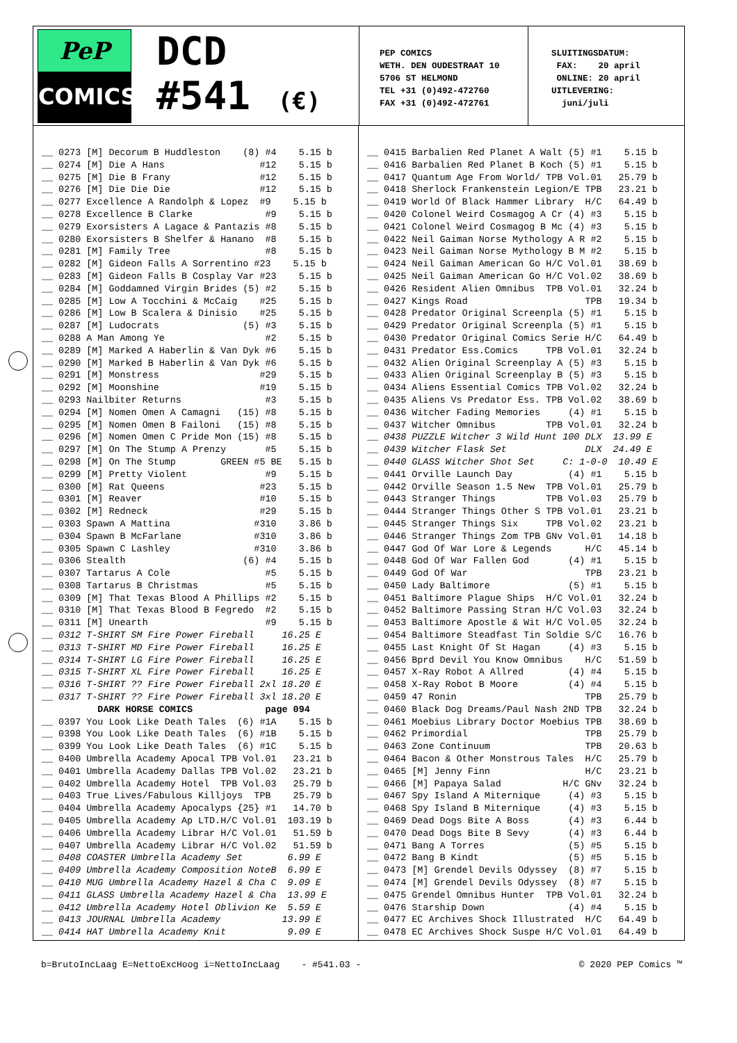PeP
COMICS
DCD
#541 (€)
PEP COMICS WETH. DEN OUDESTRAAT 10 5706 ST HELMOND TEL +31 (0)492-472760 FAX +31 (0)492-472761
SLUITINGSDATUM: FAX: 20 april ONLINE: 20 april UITLEVERING: juni/juli
__ 0273 [M] Decorum B Huddleston (8) #4 5.15 b __ 0274 [M] Die A Hans #12 5.15 b __ 0275 [M] Die B Frany #12 5.15 b __ 0276 [M] Die Die Die #12 5.15 b __ 0277 Excellence A Randolph & Lopez #9 5.15 b __ 0278 Excellence B Clarke #9 5.15 b __ 0279 Exorsisters A Lagace & Pantazis #8 5.15 b __ 0280 Exorsisters B Shelfer & Hanano #8 5.15 b __ 0281 [M] Family Tree #8 5.15 b __ 0282 [M] Gideon Falls A Sorrentino #23 5.15 b __ 0283 [M] Gideon Falls B Cosplay Var #23 5.15 b __ 0284 [M] Goddamned Virgin Brides (5) #2 5.15 b __ 0285 [M] Low A Tocchini & McCaig #25 5.15 b __ 0286 [M] Low B Scalera & Dinisio #25 5.15 b __ 0287 [M] Ludocrats (5) #3 5.15 b __ 0288 A Man Among Ye #2 5.15 b __ 0289 [M] Marked A Haberlin & Van Dyk #6 5.15 b __ 0290 [M] Marked B Haberlin & Van Dyk #6 5.15 b __ 0291 [M] Monstress #29 5.15 b __ 0292 [M] Moonshine #19 5.15 b __ 0293 Nailbiter Returns #3 5.15 b __ 0294 [M] Nomen Omen A Camagni (15) #8 5.15 b __ 0295 [M] Nomen Omen B Failoni (15) #8 5.15 b __ 0296 [M] Nomen Omen C Pride Mon (15) #8 5.15 b __ 0297 [M] On The Stump A Prenzy #5 5.15 b __ 0298 [M] On The Stump GREEN #5 BE 5.15 b __ 0299 [M] Pretty Violent #9 5.15 b __ 0300 [M] Rat Queens #23 5.15 b __ 0301 [M] Reaver #10 5.15 b __ 0302 [M] Redneck #29 5.15 b __ 0303 Spawn A Mattina #310 3.86 b __ 0304 Spawn B McFarlane #310 3.86 b __ 0305 Spawn C Lashley #310 3.86 b __ 0306 Stealth (6) #4 5.15 b __ 0307 Tartarus A Cole #5 5.15 b __ 0308 Tartarus B Christmas #5 5.15 b __ 0309 [M] That Texas Blood A Phillips #2 5.15 b __ 0310 [M] That Texas Blood B Fegredo #2 5.15 b __ 0311 [M] Unearth #9 5.15 b __ 0312 T-SHIRT SM Fire Power Fireball 16.25 E __ 0313 T-SHIRT MD Fire Power Fireball 16.25 E __ 0314 T-SHIRT LG Fire Power Fireball 16.25 E __ 0315 T-SHIRT XL Fire Power Fireball 16.25 E __ 0316 T-SHIRT ?? Fire Power Fireball 2xl 18.20 E __ 0317 T-SHIRT ?? Fire Power Fireball 3xl 18.20 E DARK HORSE COMICS page 094 __ 0397 You Look Like Death Tales (6) #1A 5.15 b __ 0398 You Look Like Death Tales (6) #1B 5.15 b __ 0399 You Look Like Death Tales (6) #1C 5.15 b __ 0400 Umbrella Academy Apocal TPB Vol.01 23.21 b __ 0401 Umbrella Academy Dallas TPB Vol.02 23.21 b __ 0402 Umbrella Academy Hotel TPB Vol.03 25.79 b __ 0403 True Lives/Fabulous Killjoys TPB 25.79 b __ 0404 Umbrella Academy Apocalyps {25} #1 14.70 b __ 0405 Umbrella Academy Ap LTD.H/C Vol.01 103.19 b __ 0406 Umbrella Academy Librar H/C Vol.01 51.59 b __ 0407 Umbrella Academy Librar H/C Vol.02 51.59 b __ 0408 COASTER Umbrella Academy Set 6.99 E __ 0409 Umbrella Academy Composition NoteB 6.99 E __ 0410 MUG Umbrella Academy Hazel & Cha C 9.09 E __ 0411 GLASS Umbrella Academy Hazel & Cha 13.99 E __ 0412 Umbrella Academy Hotel Oblivion Ke 5.59 E __ 0413 JOURNAL Umbrella Academy 13.99 E __ 0414 HAT Umbrella Academy Knit 9.09 E
__ 0415 Barbalien Red Planet A Walt (5) #1 5.15 b __ 0416 Barbalien Red Planet B Koch (5) #1 5.15 b __ 0417 Quantum Age From World/ TPB Vol.01 25.79 b __ 0418 Sherlock Frankenstein Legion/E TPB 23.21 b __ 0419 World Of Black Hammer Library H/C 64.49 b __ 0420 Colonel Weird Cosmagog A Cr (4) #3 5.15 b __ 0421 Colonel Weird Cosmagog B Mc (4) #3 5.15 b __ 0422 Neil Gaiman Norse Mythology A R #2 5.15 b __ 0423 Neil Gaiman Norse Mythology B M #2 5.15 b __ 0424 Neil Gaiman American Go H/C Vol.01 38.69 b __ 0425 Neil Gaiman American Go H/C Vol.02 38.69 b __ 0426 Resident Alien Omnibus TPB Vol.01 32.24 b __ 0427 Kings Road TPB 19.34 b __ 0428 Predator Original Screenpla (5) #1 5.15 b __ 0429 Predator Original Screenpla (5) #1 5.15 b __ 0430 Predator Original Comics Serie H/C 64.49 b __ 0431 Predator Ess.Comics TPB Vol.01 32.24 b __ 0432 Alien Original Screenplay A (5) #3 5.15 b __ 0433 Alien Original Screenplay B (5) #3 5.15 b __ 0434 Aliens Essential Comics TPB Vol.02 32.24 b __ 0435 Aliens Vs Predator Ess. TPB Vol.02 38.69 b __ 0436 Witcher Fading Memories (4) #1 5.15 b __ 0437 Witcher Omnibus TPB Vol.01 32.24 b __ 0438 PUZZLE Witcher 3 Wild Hunt 100 DLX 13.99 E __ 0439 Witcher Flask Set DLX 24.49 E __ 0440 GLASS Witcher Shot Set C: 1-0-0 10.49 E __ 0441 Orville Launch Day (4) #1 5.15 b __ 0442 Orville Season 1.5 New TPB Vol.01 25.79 b __ 0443 Stranger Things TPB Vol.03 25.79 b __ 0444 Stranger Things Other S TPB Vol.01 23.21 b __ 0445 Stranger Things Six TPB Vol.02 23.21 b __ 0446 Stranger Things Zom TPB GNv Vol.01 14.18 b __ 0447 God Of War Lore & Legends H/C 45.14 b __ 0448 God Of War Fallen God (4) #1 5.15 b __ 0449 God Of War TPB 23.21 b __ 0450 Lady Baltimore (5) #1 5.15 b __ 0451 Baltimore Plague Ships H/C Vol.01 32.24 b __ 0452 Baltimore Passing Stran H/C Vol.03 32.24 b __ 0453 Baltimore Apostle & Wit H/C Vol.05 32.24 b __ 0454 Baltimore Steadfast Tin Soldie S/C 16.76 b __ 0455 Last Knight Of St Hagan (4) #3 5.15 b __ 0456 Bprd Devil You Know Omnibus H/C 51.59 b __ 0457 X-Ray Robot A Allred (4) #4 5.15 b __ 0458 X-Ray Robot B Moore (4) #4 5.15 b __ 0459 47 Ronin TPB 25.79 b __ 0460 Black Dog Dreams/Paul Nash 2ND TPB 32.24 b __ 0461 Moebius Library Doctor Moebius TPB 38.69 b __ 0462 Primordial TPB 25.79 b __ 0463 Zone Continuum TPB 20.63 b __ 0464 Bacon & Other Monstrous Tales H/C 25.79 b __ 0465 [M] Jenny Finn H/C 23.21 b __ 0466 [M] Papaya Salad H/C GNv 32.24 b __ 0467 Spy Island A Miternique (4) #3 5.15 b __ 0468 Spy Island B Miternique (4) #3 5.15 b __ 0469 Dead Dogs Bite A Boss (4) #3 6.44 b __ 0470 Dead Dogs Bite B Sevy (4) #3 6.44 b __ 0471 Bang A Torres (5) #5 5.15 b __ 0472 Bang B Kindt (5) #5 5.15 b __ 0473 [M] Grendel Devils Odyssey (8) #7 5.15 b __ 0474 [M] Grendel Devils Odyssey (8) #7 5.15 b __ 0475 Grendel Omnibus Hunter TPB Vol.01 32.24 b __ 0476 Starship Down (4) #4 5.15 b __ 0477 EC Archives Shock Illustrated H/C 64.49 b __ 0478 EC Archives Shock Suspe H/C Vol.01 64.49 b
b=BrutoIncLaag E=NettoExcHoog i=NettoIncLaag - #541.03 - © 2020 PEP Comics ™